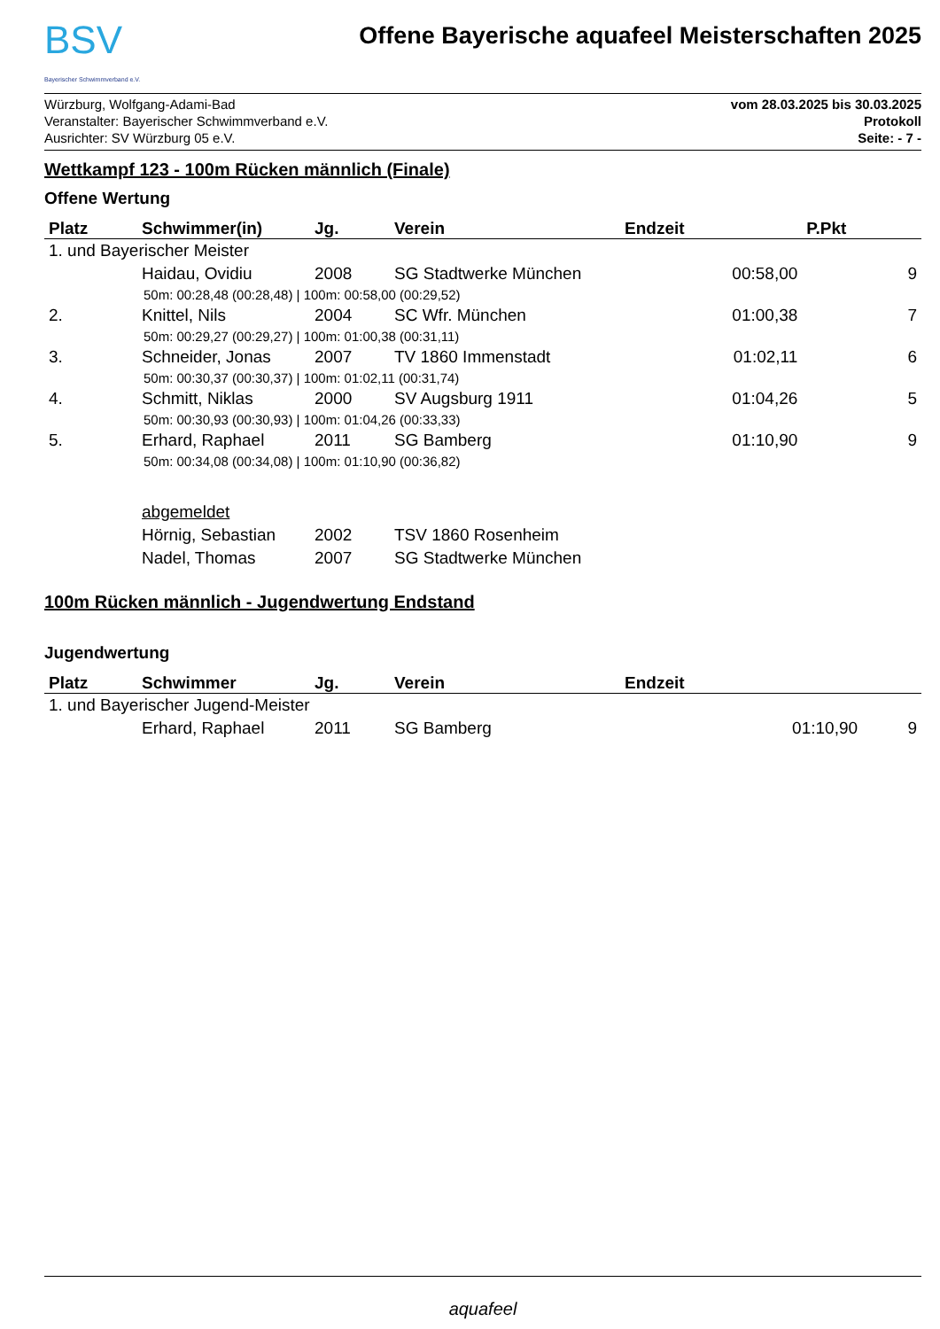BSV
Bayerischer Schwimmverband e.V.
Offene Bayerische aquafeel Meisterschaften 2025
Würzburg, Wolfgang-Adami-Bad
Veranstalter: Bayerischer Schwimmverband e.V.
Ausrichter: SV Würzburg 05 e.V.
vom 28.03.2025 bis 30.03.2025
Protokoll
Seite: - 7 -
Wettkampf 123 - 100m Rücken männlich (Finale)
Offene Wertung
| Platz | Schwimmer(in) | Jg. | Verein | Endzeit | P.Pkt |
| --- | --- | --- | --- | --- | --- |
| 1. und Bayerischer Meister | | | | | |
| | Haidau, Ovidiu | 2008 | SG Stadtwerke München | 00:58,00 | 9 |
| 50m: 00:28,48 (00:28,48) / 100m: 00:58,00 (00:29,52) | | | | | |
| 2. | Knittel, Nils | 2004 | SC Wfr. München | 01:00,38 | 7 |
| 50m: 00:29,27 (00:29,27) / 100m: 01:00,38 (00:31,11) | | | | | |
| 3. | Schneider, Jonas | 2007 | TV 1860 Immenstadt | 01:02,11 | 6 |
| 50m: 00:30,37 (00:30,37) / 100m: 01:02,11 (00:31,74) | | | | | |
| 4. | Schmitt, Niklas | 2000 | SV Augsburg 1911 | 01:04,26 | 5 |
| 50m: 00:30,93 (00:30,93) / 100m: 01:04,26 (00:33,33) | | | | | |
| 5. | Erhard, Raphael | 2011 | SG Bamberg | 01:10,90 | 9 |
| 50m: 00:34,08 (00:34,08) / 100m: 01:10,90 (00:36,82) | | | | | |
| | abgemeldet | | | | |
| | Hörnig, Sebastian | 2002 | TSV 1860 Rosenheim | | |
| | Nadel, Thomas | 2007 | SG Stadtwerke München | | |
100m Rücken männlich - Jugendwertung Endstand
Jugendwertung
| Platz | Schwimmer | Jg. | Verein | Endzeit | |
| --- | --- | --- | --- | --- | --- |
| 1. und Bayerischer Jugend-Meister | | | | | |
| | Erhard, Raphael | 2011 | SG Bamberg | 01:10,90 | 9 |
aquafeel